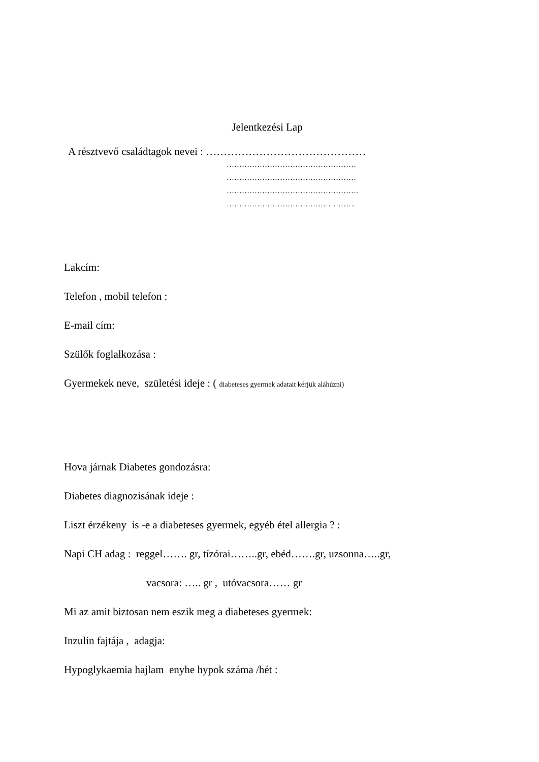Jelentkezési Lap
A résztvevő családtagok nevei : ………………………………………
……………………………………………
……………………………………………
…………………………………………….
……………………………………………
Lakcím:
Telefon , mobil telefon :
E-mail cím:
Szülők foglalkozása :
Gyermekek neve, születési ideje : ( diabeteses gyermek adatait kérjük aláhúzni)
Hova járnak Diabetes gondozásra:
Diabetes diagnozisának ideje :
Liszt érzékeny is -e a diabeteses gyermek, egyéb étel allergia ? :
Napi CH adag : reggel……. gr, tízórai……..gr, ebéd…….gr, uzsonna…..gr,
vacsora: ….. gr , utóvacsora…… gr
Mi az amit biztosan nem eszik meg a diabeteses gyermek:
Inzulin fajtája , adagja:
Hypoglykaemia hajlam enyhe hypok száma /hét :